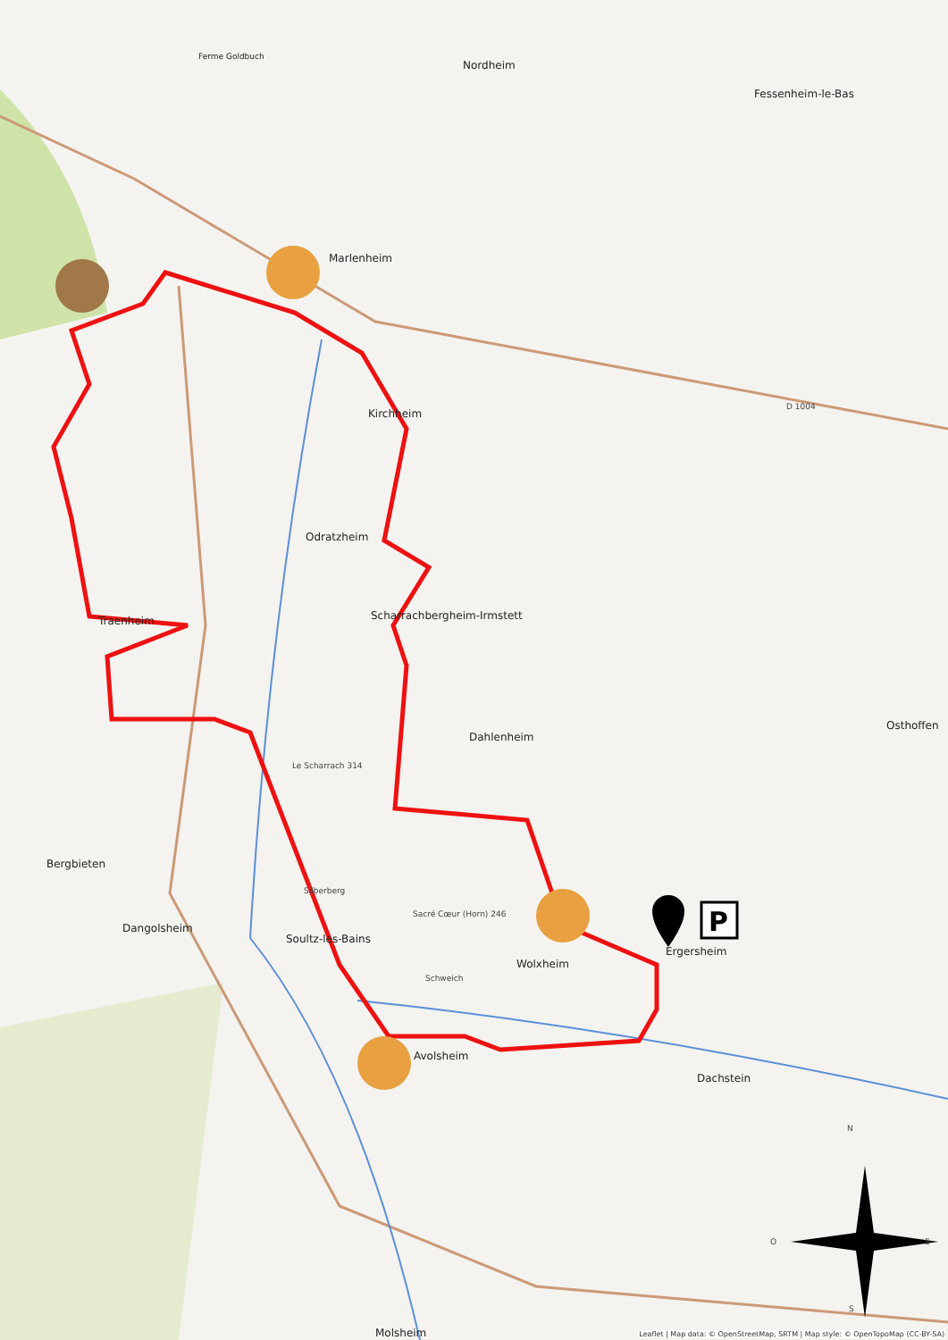P
Ferme Goldbuch
Nordheim
Fessenheim-le-Bas
Marlenheim
Kirchheim
Odratzheim
Traenheim Scharrachbergheim-Irmstett
Dahlenheim
Osthoffen
Le Scharrach 314
Bergbieten
Silberberg
Sacré Cœur (Horn) 246
Dangolsheim
Soultz-les-Bains
Ergersheim
Wolxheim
Schweich
Avolsheim
Dachstein
D 1004
N
O E
S
Molsheim
Leaflet | Map data: © OpenStreetMap, SRTM | Map style: © OpenTopoMap (CC-BY-SA)